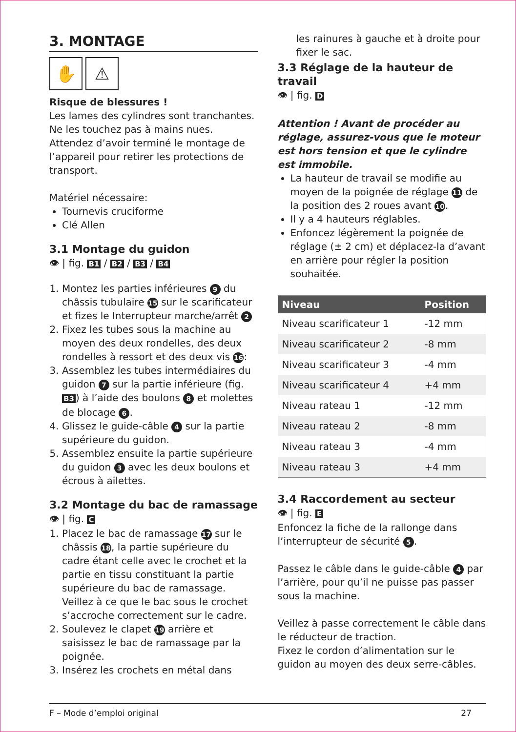3. MONTAGE
✋ ⚠
Risque de blessures !
Les lames des cylindres sont tranchantes. Ne les touchez pas à mains nues. Attendez d’avoir terminé le montage de l’appareil pour retirer les protections de transport.
Matériel nécessaire:
Tournevis cruciforme
Clé Allen
3.1 Montage du guidon
👁 | fig. B1 / B2 / B3 / B4
1. Montez les parties inférieures 9 du châssis tubulaire 15 sur le scarificateur et fizes le Interrupteur marche/arrêt 2
2. Fixez les tubes sous la machine au moyen des deux rondelles, des deux rondelles à ressort et des deux vis 16:
3. Assemblez les tubes intermédiaires du guidon 7 sur la partie inférieure (fig. B3) à l’aide des boulons 8 et molettes de blocage 6.
4. Glissez le guide-câble 4 sur la partie supérieure du guidon.
5. Assemblez ensuite la partie supérieure du guidon 3 avec les deux boulons et écrous à ailettes.
3.2 Montage du bac de ramassage
👁 | fig. C
1. Placez le bac de ramassage 17 sur le châssis 18, la partie supérieure du cadre étant celle avec le crochet et la partie en tissu constituant la partie supérieure du bac de ramassage. Veillez à ce que le bac sous le crochet s’accroche correctement sur le cadre.
2. Soulevez le clapet 19 arrière et saisissez le bac de ramassage par la poignée.
3. Insérez les crochets en métal dans
les rainures à gauche et à droite pour fixer le sac.
3.3 Réglage de la hauteur de travail
👁 | fig. D
Attention ! Avant de procéder au réglage, assurez-vous que le moteur est hors tension et que le cylindre est immobile.
La hauteur de travail se modifie au moyen de la poignée de réglage 11 de la position des 2 roues avant 10.
Il y a 4 hauteurs réglables.
Enfoncez légèrement la poignée de réglage (± 2 cm) et déplacez-la d’avant en arrière pour régler la position souhaitée.
| Niveau | Position |
| --- | --- |
| Niveau scarificateur 1 | -12 mm |
| Niveau scarificateur 2 | -8 mm |
| Niveau scarificateur 3 | -4 mm |
| Niveau scarificateur 4 | +4 mm |
| Niveau rateau 1 | -12 mm |
| Niveau rateau 2 | -8 mm |
| Niveau rateau 3 | -4 mm |
| Niveau rateau 3 | +4 mm |
3.4 Raccordement au secteur
👁 | fig. E
Enfoncez la fiche de la rallonge dans l’interrupteur de sécurité 5.
Passez le câble dans le guide-câble 4 par l’arrière, pour qu’il ne puisse pas passer sous la machine.
Veillez à passe correctement le câble dans le réducteur de traction.
Fixez le cordon d’alimentation sur le guidon au moyen des deux serre-câbles.
F – Mode d’emploi original 27